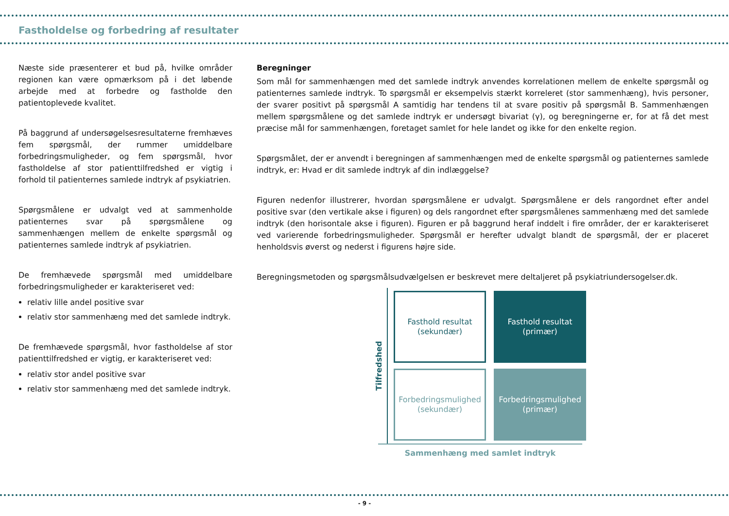Fastholdelse og forbedring af resultater
Næste side præsenterer et bud på, hvilke områder regionen kan være opmærksom på i det løbende arbejde med at forbedre og fastholde den patientoplevede kvalitet.
På baggrund af undersøgelsesresultaterne fremhæves fem spørgsmål, der rummer umiddelbare forbedringsmuligheder, og fem spørgsmål, hvor fastholdelse af stor patienttilfredshed er vigtig i forhold til patienternes samlede indtryk af psykiatrien.
Spørgsmålene er udvalgt ved at sammenholde patienternes svar på spørgsmålene og sammenhængen mellem de enkelte spørgsmål og patienternes samlede indtryk af psykiatrien.
De fremhævede spørgsmål med umiddelbare forbedringsmuligheder er karakteriseret ved:
relativ lille andel positive svar
relativ stor sammenhæng med det samlede indtryk.
De fremhævede spørgsmål, hvor fastholdelse af stor patienttilfredshed er vigtig, er karakteriseret ved:
relativ stor andel positive svar
relativ stor sammenhæng med det samlede indtryk.
Beregninger
Som mål for sammenhængen med det samlede indtryk anvendes korrelationen mellem de enkelte spørgsmål og patienternes samlede indtryk. To spørgsmål er eksempelvis stærkt korreleret (stor sammenhæng), hvis personer, der svarer positivt på spørgsmål A samtidig har tendens til at svare positiv på spørgsmål B. Sammenhængen mellem spørgsmålene og det samlede indtryk er undersøgt bivariat (γ), og beregningerne er, for at få det mest præcise mål for sammenhængen, foretaget samlet for hele landet og ikke for den enkelte region.
Spørgsmålet, der er anvendt i beregningen af sammenhængen med de enkelte spørgsmål og patienternes samlede indtryk, er: Hvad er dit samlede indtryk af din indlæggelse?
Figuren nedenfor illustrerer, hvordan spørgsmålene er udvalgt. Spørgsmålene er dels rangordnet efter andel positive svar (den vertikale akse i figuren) og dels rangordnet efter spørgsmålenes sammenhæng med det samlede indtryk (den horisontale akse i figuren). Figuren er på baggrund heraf inddelt i fire områder, der er karakteriseret ved varierende forbedringsmuligheder. Spørgsmål er herefter udvalgt blandt de spørgsmål, der er placeret henholdsvis øverst og nederst i figurens højre side.
Beregningsmetoden og spørgsmålsudvælgelsen er beskrevet mere deltaljeret på psykiatriundersogelser.dk.
Tilfredshed
Fasthold resultat
(sekundær)
Fasthold resultat
(primær)
Forbedringsmulighed
(sekundær)
Forbedringsmulighed
(primær)
Sammenhæng med samlet indtryk
- 9 -